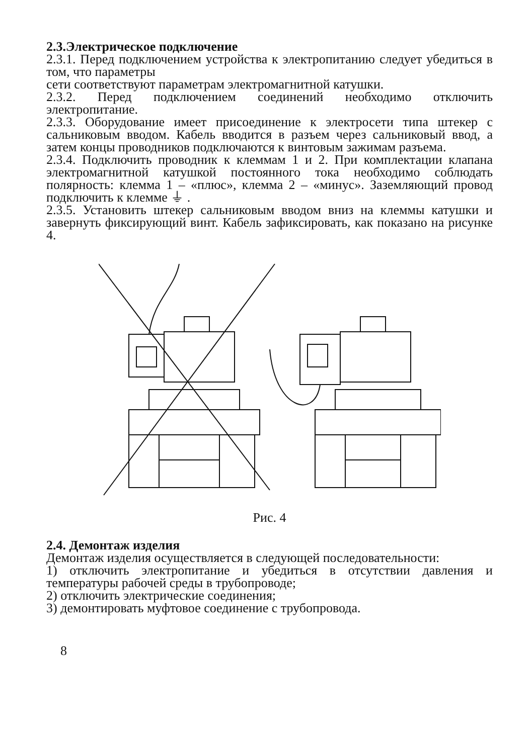2.3.Электрическое подключение
2.3.1. Перед подключением устройства к электропитанию следует убедиться в том, что параметры
сети соответствуют параметрам электромагнитной катушки.
2.3.2. Перед подключением соединений необходимо отключить электропитание.
2.3.3. Оборудование имеет присоединение к электросети типа штекер с сальниковым вводом. Кабель вводится в разъем через сальниковый ввод, а затем концы проводников подключаются к винтовым зажимам разъема.
2.3.4. Подключить проводник к клеммам 1 и 2. При комплектации клапана электромагнитной катушкой постоянного тока необходимо соблюдать полярность: клемма 1 – «плюс», клемма 2 – «минус». Заземляющий провод подключить к клемме ⏚ .
2.3.5. Установить штекер сальниковым вводом вниз на клеммы катушки и завернуть фиксирующий винт. Кабель зафиксировать, как показано на рисунке 4.
Рис. 4
2.4. Демонтаж изделия
Демонтаж изделия осуществляется в следующей последовательности:
1) отключить электропитание и убедиться в отсутствии давления и температуры рабочей среды в трубопроводе;
2) отключить электрические соединения;
3) демонтировать муфтовое соединение с трубопровода.
8